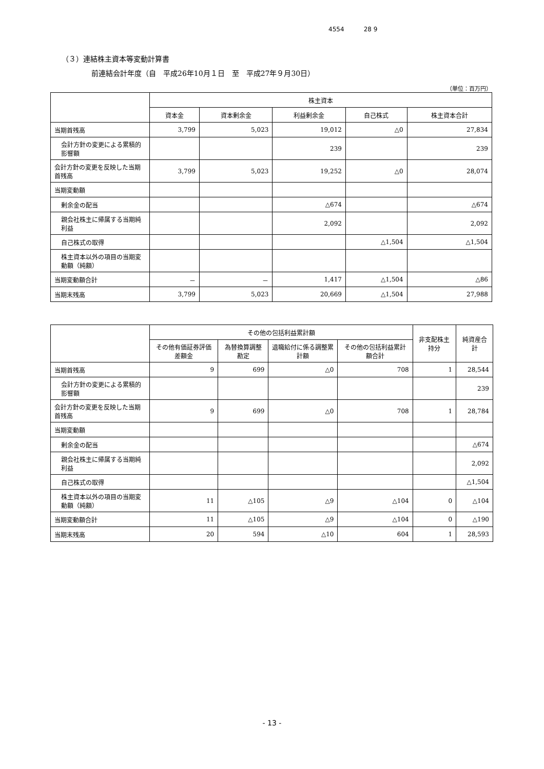4554 28 9
（３）連結株主資本等変動計算書
前連結会計年度（自　平成26年10月１日　至　平成27年９月30日）
（単位：百万円）
| | 株主資本 | | | | |
| --- | --- | --- | --- | --- | --- |
| | 資本金 | 資本剰余金 | 利益剰余金 | 自己株式 | 株主資本合計 |
| 当期首残高 | 3,799 | 5,023 | 19,012 | △0 | 27,834 |
| 会計方針の変更による累積的影響額 | | | 239 | | 239 |
| 会計方針の変更を反映した当期首残高 | 3,799 | 5,023 | 19,252 | △0 | 28,074 |
| 当期変動額 | | | | | |
| 剰余金の配当 | | | △674 | | △674 |
| 親会社株主に帰属する当期純利益 | | | 2,092 | | 2,092 |
| 自己株式の取得 | | | | △1,504 | △1,504 |
| 株主資本以外の項目の当期変動額（純額） | | | | | |
| 当期変動額合計 | － | － | 1,417 | △1,504 | △86 |
| 当期末残高 | 3,799 | 5,023 | 20,669 | △1,504 | 27,988 |
| | その他の包括利益累計額 | | | | 非支配株主持分 | 純資産合計 |
| --- | --- | --- | --- | --- | --- | --- |
| | その他有価証券評価差額金 | 為替換算調整勘定 | 退職給付に係る調整累計額 | その他の包括利益累計額合計 | | |
| 当期首残高 | 9 | 699 | △0 | 708 | 1 | 28,544 |
| 会計方針の変更による累積的影響額 | | | | | | 239 |
| 会計方針の変更を反映した当期首残高 | 9 | 699 | △0 | 708 | 1 | 28,784 |
| 当期変動額 | | | | | | |
| 剰余金の配当 | | | | | | △674 |
| 親会社株主に帰属する当期純利益 | | | | | | 2,092 |
| 自己株式の取得 | | | | | | △1,504 |
| 株主資本以外の項目の当期変動額（純額） | 11 | △105 | △9 | △104 | 0 | △104 |
| 当期変動額合計 | 11 | △105 | △9 | △104 | 0 | △190 |
| 当期末残高 | 20 | 594 | △10 | 604 | 1 | 28,593 |
- 13 -